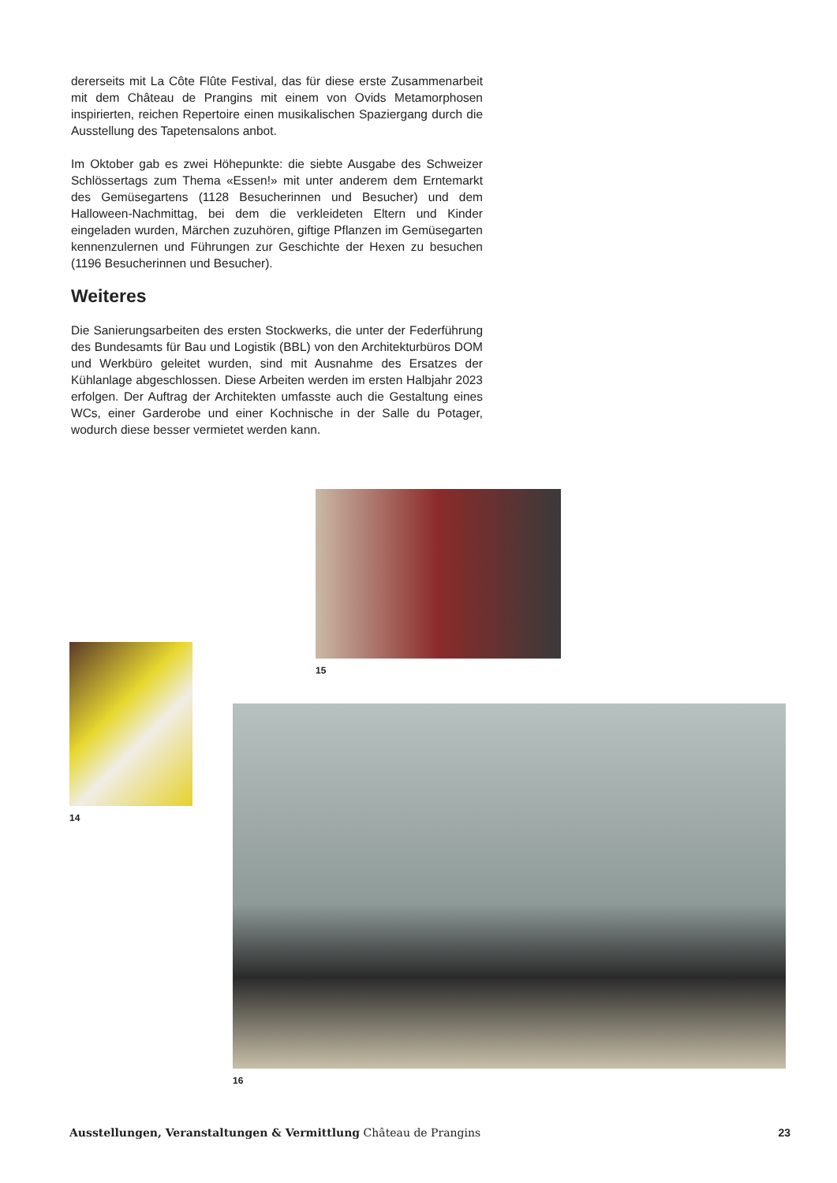dererseits mit La Côte Flûte Festival, das für diese erste Zusammenarbeit mit dem Château de Prangins mit einem von Ovids Metamorphosen inspirierten, reichen Repertoire einen musikalischen Spaziergang durch die Ausstellung des Tapetensalons anbot.
Im Oktober gab es zwei Höhepunkte: die siebte Ausgabe des Schweizer Schlössertags zum Thema «Essen!» mit unter anderem dem Erntemarkt des Gemüsegartens (1128 Besucherinnen und Besucher) und dem Halloween-Nachmittag, bei dem die verkleideten Eltern und Kinder eingeladen wurden, Märchen zuzuhören, giftige Pflanzen im Gemüsegarten kennenzulernen und Führungen zur Geschichte der Hexen zu besuchen (1196 Besucherinnen und Besucher).
Weiteres
Die Sanierungsarbeiten des ersten Stockwerks, die unter der Federführung des Bundesamts für Bau und Logistik (BBL) von den Architekturbüros DOM und Werkbüro geleitet wurden, sind mit Ausnahme des Ersatzes der Kühlanlage abgeschlossen. Diese Arbeiten werden im ersten Halbjahr 2023 erfolgen. Der Auftrag der Architekten umfasste auch die Gestaltung eines WCs, einer Garderobe und einer Kochnische in der Salle du Potager, wodurch diese besser vermietet werden kann.
15
14
16
Ausstellungen, Veranstaltungen & Vermittlung Château de Prangins 23